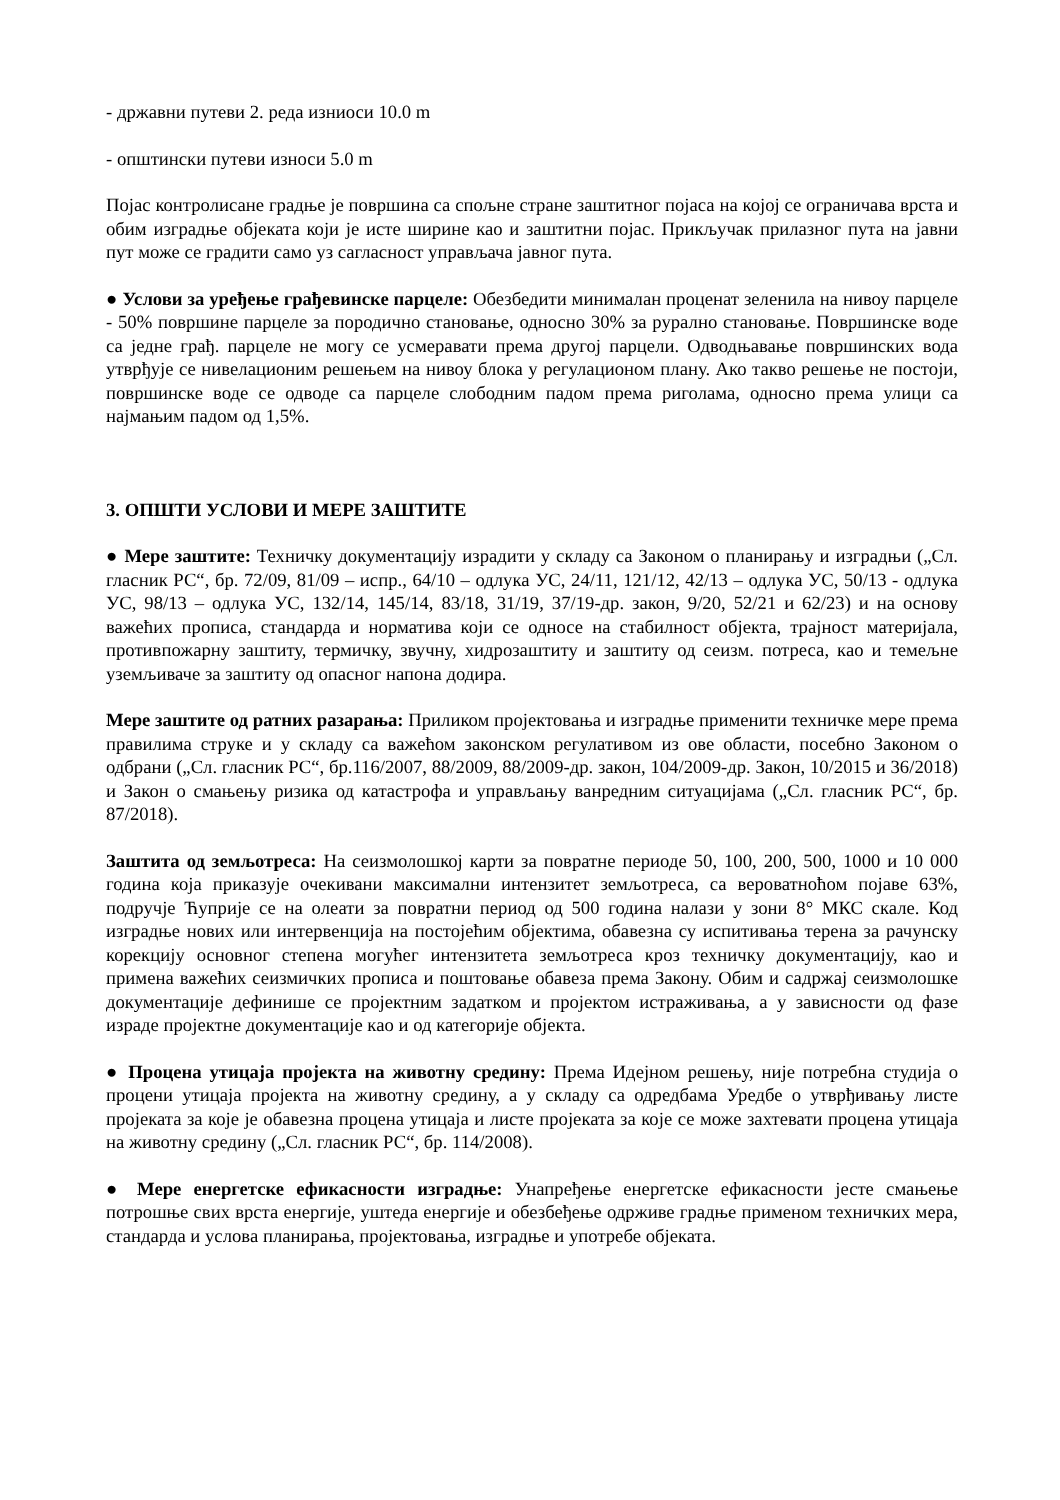- државни путеви 2. реда изниоси 10.0 m
- општински путеви износи 5.0 m
Појас контролисане градње је површина са спољне стране заштитног појаса на којој се ограничава врста и обим изградње објеката који је исте ширине као и заштитни појас. Прикључак прилазног пута на јавни пут може се градити само уз сагласност управљача јавног пута.
● Услови за уређење грађевинске парцеле: Обезбедити минималан проценат зеленила на нивоу парцеле - 50% површине парцеле за породично становање, односно 30% за рурално становање. Површинске воде са једне грађ. парцеле не могу се усмеравати према другој парцели. Одводњавање површинских вода утврђује се нивелационим решењем на нивоу блока у регулационом плану. Ако такво решење не постоји, површинске воде се одводе са парцеле слободним падом према риголама, односно према улици са најмањим падом од 1,5%.
3. ОПШТИ УСЛОВИ И МЕРЕ ЗАШТИТЕ
● Мере заштите: Техничку документацију израдити у складу са Законом о планирању и изградњи („Сл. гласник РС“, бр. 72/09, 81/09 – испр., 64/10 – одлука УС, 24/11, 121/12, 42/13 – одлука УС, 50/13 - одлука УС, 98/13 – одлука УС, 132/14, 145/14, 83/18, 31/19, 37/19-др. закон, 9/20, 52/21 и 62/23) и на основу важећих прописа, стандарда и норматива који се односе на стабилност објекта, трајност материјала, противпожарну заштиту, термичку, звучну, хидрозаштиту и заштиту од сеизм. потреса, као и темељне уземљиваче за заштиту од опасног напона додира.
Мере заштите од ратних разарања: Приликом пројектовања и изградње применити техничке мере према правилима струке и у складу са важећом законском регулативом из ове области, посебно Законом о одбрани („Сл. гласник РС“, бр.116/2007, 88/2009, 88/2009-др. закон, 104/2009-др. Закон, 10/2015 и 36/2018) и Закон о смањењу ризика од катастрофа и управљању ванредним ситуацијама („Сл. гласник РС“, бр. 87/2018).
Заштита од земљотреса: На сеизмолошкој карти за повратне периоде 50, 100, 200, 500, 1000 и 10 000 година која приказује очекивани максимални интензитет земљотреса, са вероватноћом појаве 63%, подручје Ћуприје се на олеати за повратни период од 500 година налази у зони 8° МКС скале. Код изградње нових или интервенција на постојећим објектима, обавезна су испитивања терена за рачунску корекцију основног степена могућег интензитета земљотреса кроз техничку документацију, као и примена важећих сеизмичких прописа и поштовање обавеза према Закону. Обим и садржај сеизмолошке документације дефинише се пројектним задатком и пројектом истраживања, а у зависности од фазе израде пројектне документације као и од категорије објекта.
● Процена утицаја пројекта на животну средину: Према Идејном решењу, није потребна студија о процени утицаја пројекта на животну средину, а у складу са одредбама Уредбе о утврђивању листе пројеката за које је обавезна процена утицаја и листе пројеката за које се може захтевати процена утицаја на животну средину („Сл. гласник РС“, бр. 114/2008).
● Мере енергетске ефикасности изградње: Унапређење енергетске ефикасности јесте смањење потрошње свих врста енергије, уштеда енергије и обезбеђење одрживе градње применом техничких мера, стандарда и услова планирања, пројектовања, изградње и употребе објеката.